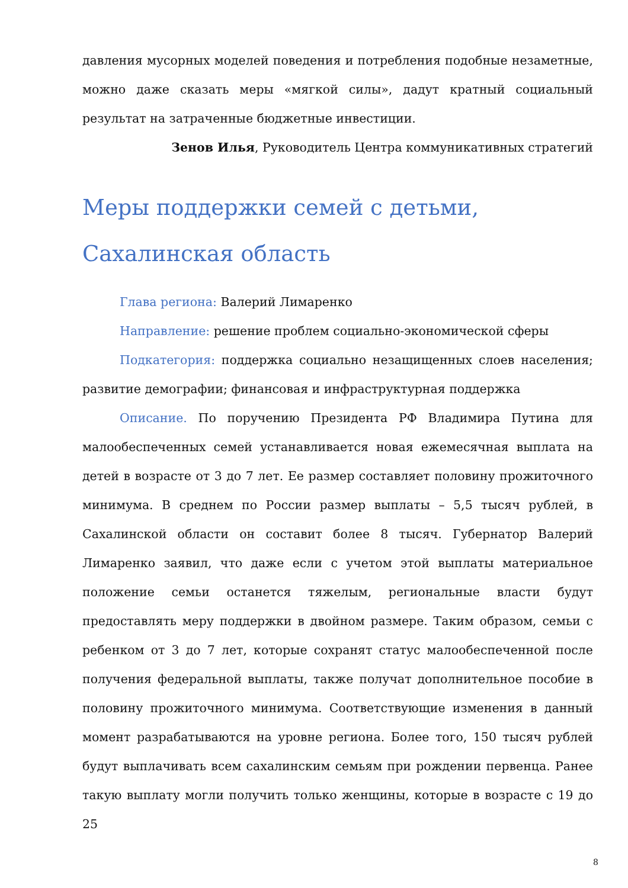давления мусорных моделей поведения и потребления подобные незаметные, можно даже сказать меры «мягкой силы», дадут кратный социальный результат на затраченные бюджетные инвестиции.
Зенов Илья, Руководитель Центра коммуникативных стратегий
Меры поддержки семей с детьми, Сахалинская область
Глава региона: Валерий Лимаренко
Направление: решение проблем социально-экономической сферы
Подкатегория: поддержка социально незащищенных слоев населения; развитие демографии; финансовая и инфраструктурная поддержка
Описание. По поручению Президента РФ Владимира Путина для малообеспеченных семей устанавливается новая ежемесячная выплата на детей в возрасте от 3 до 7 лет. Ее размер составляет половину прожиточного минимума. В среднем по России размер выплаты – 5,5 тысяч рублей, в Сахалинской области он составит более 8 тысяч. Губернатор Валерий Лимаренко заявил, что даже если с учетом этой выплаты материальное положение семьи останется тяжелым, региональные власти будут предоставлять меру поддержки в двойном размере. Таким образом, семьи с ребенком от 3 до 7 лет, которые сохранят статус малообеспеченной после получения федеральной выплаты, также получат дополнительное пособие в половину прожиточного минимума. Соответствующие изменения в данный момент разрабатываются на уровне региона. Более того, 150 тысяч рублей будут выплачивать всем сахалинским семьям при рождении первенца. Ранее такую выплату могли получить только женщины, которые в возрасте с 19 до 25
8